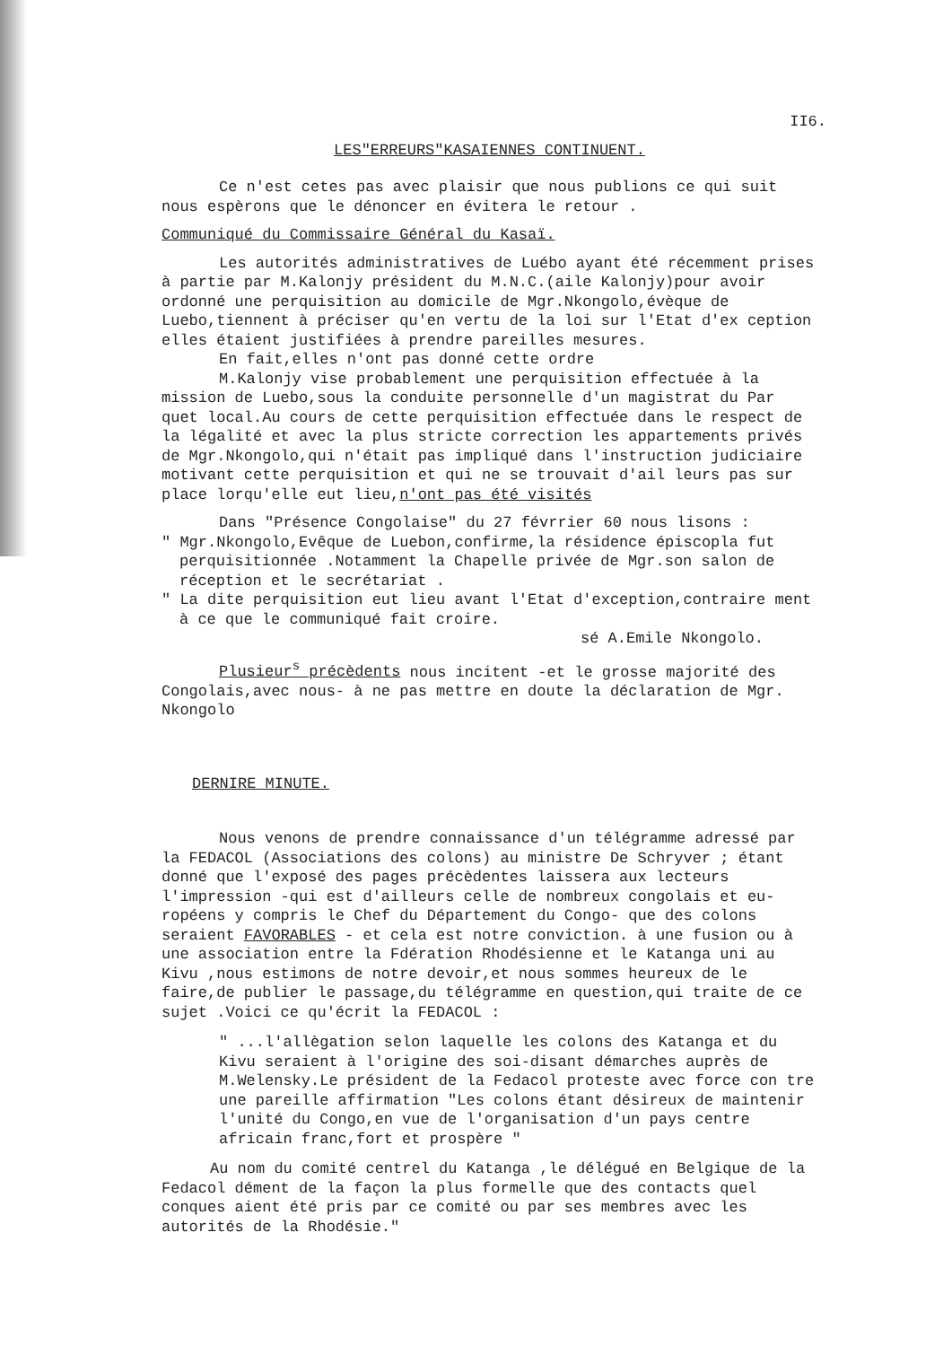II6.
LES"ERREURS"KASAIENNES CONTINUENT.
Ce n'est cetes pas avec plaisir que nous publions ce qui suit nous espèrons que le dénoncer en évitera le retour .
Communiqué du Commissaire Général du Kasaï.
Les autorités administratives de Luébo ayant été récemment prises à partie par M.Kalonjy président du M.N.C.(aile Kalonjy)pour avoir ordonné une perquisition au domicile de Mgr.Nkongolo,évèque de Luebo,tiennent à préciser qu'en vertu de la loi sur l'Etat d'ex ception elles étaient justifiées à prendre pareilles mesures.
En fait,elles n'ont pas donné cette ordre
M.Kalonjy vise probablement une perquisition effectuée à la mission de Luebo,sous la conduite personnelle d'un magistrat du Par quet local.Au cours de cette perquisition effectuée dans le respect de la légalité et avec la plus stricte correction les appartements privés de Mgr.Nkongolo,qui n'était pas impliqué dans l'instruction judiciaire motivant cette perquisition et qui ne se trouvait d'ail leurs pas sur place lorqu'elle eut lieu,n'ont pas été visités
Dans "Présence Congolaise" du 27 févrrier 60 nous lisons :
" Mgr.Nkongolo,Evêque de Luebon,confirme,la résidence épiscopla fut perquisitionnée .Notamment la Chapelle privée de Mgr.son salon de réception et le secrétariat .
" La dite perquisition eut lieu avant l'Etat d'exception,contraire ment à ce que le communiqué fait croire.
sé A.Emile Nkongolo.
Plusieur<sup>s</sup> précèdents nous incitent -et le grosse majorité des Congolais,avec nous- à ne pas mettre en doute la déclaration de Mgr. Nkongolo
DERNIRE MINUTE.
Nous venons de prendre connaissance d'un télégramme adressé par la FEDACOL (Associations des colons) au ministre De Schryver ; étant donné que l'exposé des pages précèdentes laissera aux lecteurs l'impression -qui est d'ailleurs celle de nombreux congolais et eu-ropéens y compris le Chef du Département du Congo- que des colons seraient FAVORABLES - et cela est notre conviction. à une fusion ou à une association entre la Fdération Rhodésienne et le Katanga uni au Kivu ,nous estimons de notre devoir,et nous sommes heureux de le faire,de publier le passage,du télégramme en question,qui traite de ce sujet .Voici ce qu'écrit la FEDACOL :
" ...l'allègation selon laquelle les colons des Katanga et du Kivu seraient à l'origine des soi-disant démarches auprès de M.Welensky.Le président de la Fedacol proteste avec force con tre une pareille affirmation "Les colons étant désireux de maintenir l'unité du Congo,en vue de l'organisation d'un pays centre africain franc,fort et prospère "
Au nom du comité centrel du Katanga ,le délégué en Belgique de la Fedacol dément de la façon la plus formelle que des contacts quel conques aient été pris par ce comité ou par ses membres avec les autorités de la Rhodésie."